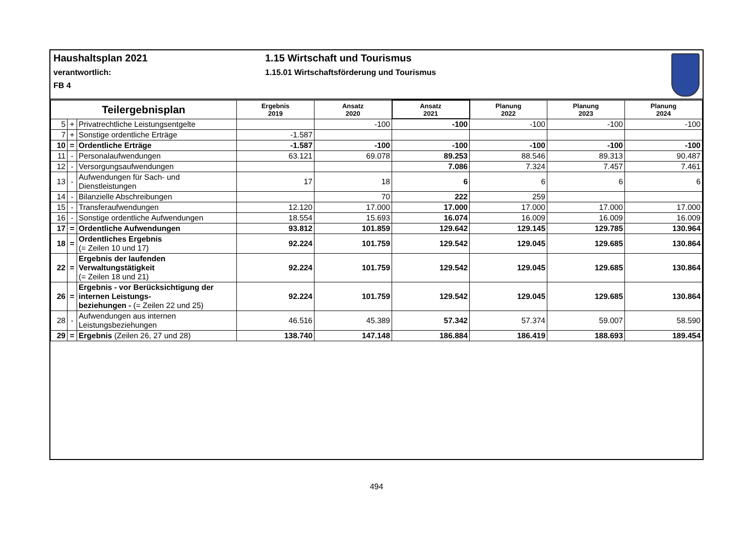Haushaltsplan 2021
verantwortlich:
FB 4
1.15 Wirtschaft und Tourismus
1.15.01 Wirtschaftsförderung und Tourismus
| Teilergebnisplan | | | Ergebnis 2019 | Ansatz 2020 | Ansatz 2021 | Planung 2022 | Planung 2023 | Planung 2024 |
| --- | --- | --- | --- | --- | --- | --- | --- | --- |
| 5 | + | Privatrechtliche Leistungsentgelte | | -100 | -100 | -100 | -100 | -100 |
| 7 | + | Sonstige ordentliche Erträge | -1.587 | | | | | |
| 10 | = | Ordentliche Erträge | -1.587 | -100 | -100 | -100 | -100 | -100 |
| 11 | - | Personalaufwendungen | 63.121 | 69.078 | 89.253 | 88.546 | 89.313 | 90.487 |
| 12 | - | Versorgungsaufwendungen | | | 7.086 | 7.324 | 7.457 | 7.461 |
| 13 | - | Aufwendungen für Sach- und Dienstleistungen | 17 | 18 | 6 | 6 | 6 | 6 |
| 14 | - | Bilanzielle Abschreibungen | | 70 | 222 | 259 | | |
| 15 | - | Transferaufwendungen | 12.120 | 17.000 | 17.000 | 17.000 | 17.000 | 17.000 |
| 16 | - | Sonstige ordentliche Aufwendungen | 18.554 | 15.693 | 16.074 | 16.009 | 16.009 | 16.009 |
| 17 | = | Ordentliche Aufwendungen | 93.812 | 101.859 | 129.642 | 129.145 | 129.785 | 130.964 |
| 18 | = | Ordentliches Ergebnis (= Zeilen 10 und 17) | 92.224 | 101.759 | 129.542 | 129.045 | 129.685 | 130.864 |
| 22 | = | Ergebnis der laufenden Verwaltungstätigkeit (= Zeilen 18 und 21) | 92.224 | 101.759 | 129.542 | 129.045 | 129.685 | 130.864 |
| 26 | = | Ergebnis - vor Berücksichtigung der internen Leistungs- beziehungen - (= Zeilen 22 und 25) | 92.224 | 101.759 | 129.542 | 129.045 | 129.685 | 130.864 |
| 28 | - | Aufwendungen aus internen Leistungsbeziehungen | 46.516 | 45.389 | 57.342 | 57.374 | 59.007 | 58.590 |
| 29 | = | Ergebnis (Zeilen 26, 27 und 28) | 138.740 | 147.148 | 186.884 | 186.419 | 188.693 | 189.454 |
494